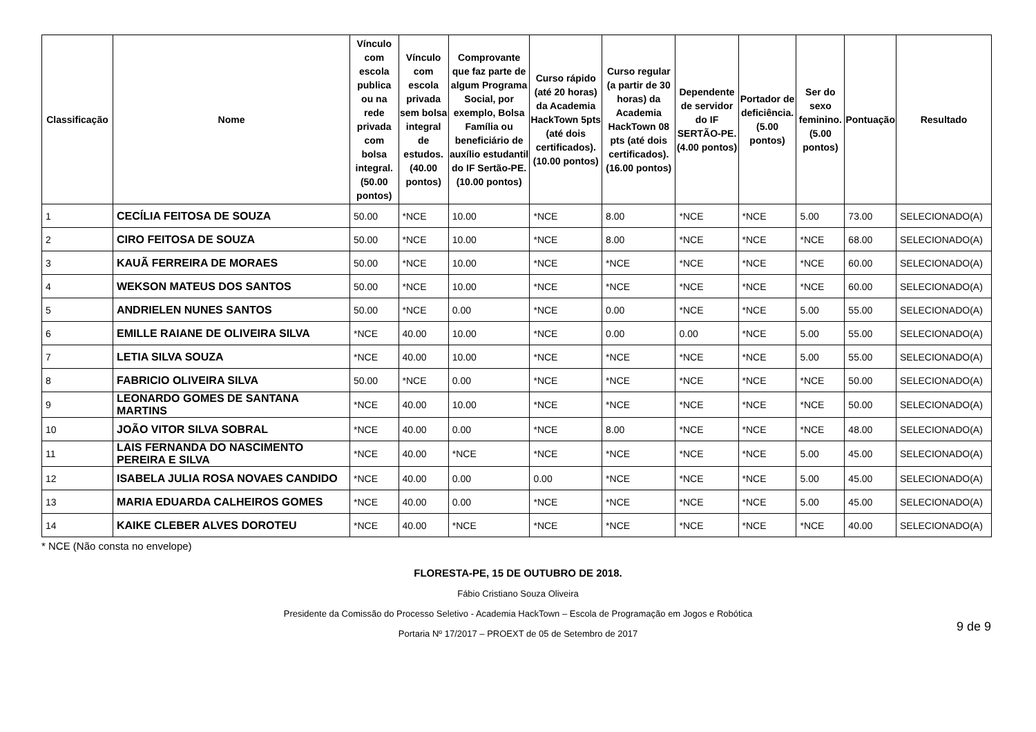| Classificação | Nome | Vínculo com escola publica ou na rede privada com bolsa integral. (50.00 pontos) | Vínculo com escola privada sem bolsa integral de estudos. (40.00 pontos) | Comprovante que faz parte de algum Programa Social, por exemplo, Bolsa Família ou beneficiário de auxílio estudantil do IF Sertão-PE. (10.00 pontos) | Curso rápido (até 20 horas) da Academia HackTown 5pts (até dois certificados). (10.00 pontos) | Curso regular (a partir de 30 horas) da Academia HackTown 08 pts (até dois certificados). (16.00 pontos) | Dependente de servidor do IF SERTÃO-PE. (4.00 pontos) | Portador de deficiência. (5.00 pontos) | Ser do sexo feminino. (5.00 pontos) | Pontuação | Resultado |
| --- | --- | --- | --- | --- | --- | --- | --- | --- | --- | --- | --- |
| 1 | CECÍLIA FEITOSA DE SOUZA | 50.00 | *NCE | 10.00 | *NCE | 8.00 | *NCE | *NCE | 5.00 | 73.00 | SELECIONADO(A) |
| 2 | CIRO FEITOSA DE SOUZA | 50.00 | *NCE | 10.00 | *NCE | 8.00 | *NCE | *NCE | *NCE | 68.00 | SELECIONADO(A) |
| 3 | KAUÃ FERREIRA DE MORAES | 50.00 | *NCE | 10.00 | *NCE | *NCE | *NCE | *NCE | *NCE | 60.00 | SELECIONADO(A) |
| 4 | WEKSON MATEUS DOS SANTOS | 50.00 | *NCE | 10.00 | *NCE | *NCE | *NCE | *NCE | *NCE | 60.00 | SELECIONADO(A) |
| 5 | ANDRIELEN NUNES SANTOS | 50.00 | *NCE | 0.00 | *NCE | 0.00 | *NCE | *NCE | 5.00 | 55.00 | SELECIONADO(A) |
| 6 | EMILLE RAIANE DE OLIVEIRA SILVA | *NCE | 40.00 | 10.00 | *NCE | 0.00 | 0.00 | *NCE | 5.00 | 55.00 | SELECIONADO(A) |
| 7 | LETIA SILVA SOUZA | *NCE | 40.00 | 10.00 | *NCE | *NCE | *NCE | *NCE | 5.00 | 55.00 | SELECIONADO(A) |
| 8 | FABRICIO OLIVEIRA SILVA | 50.00 | *NCE | 0.00 | *NCE | *NCE | *NCE | *NCE | *NCE | 50.00 | SELECIONADO(A) |
| 9 | LEONARDO GOMES DE SANTANA MARTINS | *NCE | 40.00 | 10.00 | *NCE | *NCE | *NCE | *NCE | *NCE | 50.00 | SELECIONADO(A) |
| 10 | JOÃO VITOR SILVA SOBRAL | *NCE | 40.00 | 0.00 | *NCE | 8.00 | *NCE | *NCE | *NCE | 48.00 | SELECIONADO(A) |
| 11 | LAIS FERNANDA DO NASCIMENTO PEREIRA E SILVA | *NCE | 40.00 | *NCE | *NCE | *NCE | *NCE | *NCE | 5.00 | 45.00 | SELECIONADO(A) |
| 12 | ISABELA JULIA ROSA NOVAES CANDIDO | *NCE | 40.00 | 0.00 | 0.00 | *NCE | *NCE | *NCE | 5.00 | 45.00 | SELECIONADO(A) |
| 13 | MARIA EDUARDA CALHEIROS GOMES | *NCE | 40.00 | 0.00 | *NCE | *NCE | *NCE | *NCE | 5.00 | 45.00 | SELECIONADO(A) |
| 14 | KAIKE CLEBER ALVES DOROTEU | *NCE | 40.00 | *NCE | *NCE | *NCE | *NCE | *NCE | *NCE | 40.00 | SELECIONADO(A) |
* NCE (Não consta no envelope)
FLORESTA-PE, 15 DE OUTUBRO DE 2018.
Fábio Cristiano Souza Oliveira
Presidente da Comissão do Processo Seletivo - Academia HackTown – Escola de Programação em Jogos e Robótica
Portaria Nº 17/2017 – PROEXT de 05 de Setembro de 2017
9 de 9